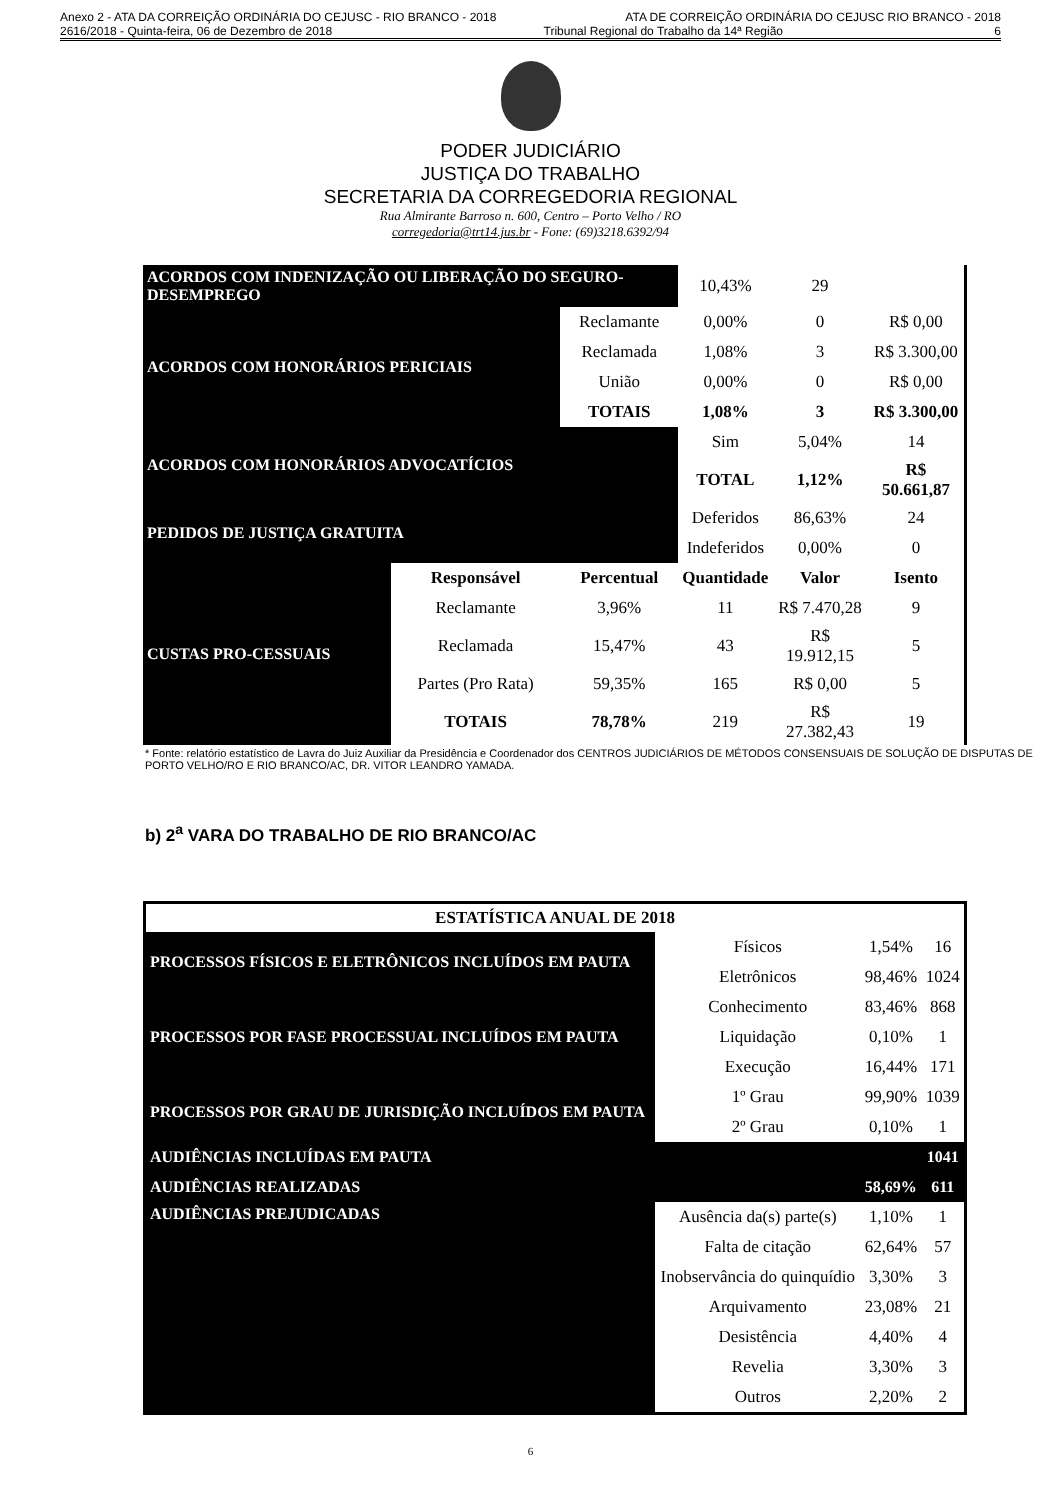Anexo 2 - ATA DA CORREIÇÃO ORDINÁRIA DO CEJUSC - RIO BRANCO - 2018 ATA DE CORREIÇÃO ORDINÁRIA DO CEJUSC RIO BRANCO - 2018
2616/2018 - Quinta-feira, 06 de Dezembro de 2018 Tribunal Regional do Trabalho da 14ª Região 6
PODER JUDICIÁRIO
JUSTIÇA DO TRABALHO
SECRETARIA DA CORREGEDORIA REGIONAL
Rua Almirante Barroso n. 600, Centro – Porto Velho / RO
corregedoria@trt14.jus.br - Fone: (69)3218.6392/94
| ACORDOS COM INDENIZAÇÃO OU LIBERAÇÃO DO SEGURO-DESEMPREGO | | | 10,43% | 29 | |
| ACORDOS COM HONORÁRIOS PERICIAIS | | Reclamante | 0,00% | 0 | R$ 0,00 |
| | | Reclamada | 1,08% | 3 | R$ 3.300,00 |
| | | União | 0,00% | 0 | R$ 0,00 |
| | | TOTAIS | 1,08% | 3 | R$ 3.300,00 |
| ACORDOS COM HONORÁRIOS ADVOCATÍCIOS | | | Sim | 5,04% | 14 |
| | | | TOTAL | 1,12% | R$ 50.661,87 |
| PEDIDOS DE JUSTIÇA GRATUITA | | | Deferidos | 86,63% | 24 |
| | | | Indeferidos | 0,00% | 0 |
| CUSTAS PRO-CESSUAIS | Responsável | Percentual | Quantidade | Valor | Isento |
| | Reclamante | 3,96% | 11 | R$ 7.470,28 | 9 |
| | Reclamada | 15,47% | 43 | R$ 19.912,15 | 5 |
| | Partes (Pro Rata) | 59,35% | 165 | R$ 0,00 | 5 |
| | TOTAIS | 78,78% | 219 | R$ 27.382,43 | 19 |
* Fonte: relatório estatístico de Lavra do Juiz Auxiliar da Presidência e Coordenador dos CENTROS JUDICIÁRIOS DE MÉTODOS CONSENSUAIS DE SOLUÇÃO DE DISPUTAS DE PORTO VELHO/RO E RIO BRANCO/AC, DR. VITOR LEANDRO YAMADA.
b) 2<sup>a</sup> VARA DO TRABALHO DE RIO BRANCO/AC
| ESTATÍSTICA ANUAL DE 2018 | | | |
| --- | --- | --- | --- |
| PROCESSOS FÍSICOS E ELETRÔNICOS INCLUÍDOS EM PAUTA | Físicos | 1,54% | 16 |
| | Eletrônicos | 98,46% | 1024 |
| PROCESSOS POR FASE PROCESSUAL INCLUÍDOS EM PAUTA | Conhecimento | 83,46% | 868 |
| | Liquidação | 0,10% | 1 |
| | Execução | 16,44% | 171 |
| PROCESSOS POR GRAU DE JURISDIÇÃO INCLUÍDOS EM PAUTA | 1º Grau | 99,90% | 1039 |
| | 2º Grau | 0,10% | 1 |
| AUDIÊNCIAS INCLUÍDAS EM PAUTA | | | 1041 |
| AUDIÊNCIAS REALIZADAS | | 58,69% | 611 |
| AUDIÊNCIAS PREJUDICADAS | Ausência da(s) parte(s) | 1,10% | 1 |
| | Falta de citação | 62,64% | 57 |
| | Inobservância do quinquídio | 3,30% | 3 |
| | Arquivamento | 23,08% | 21 |
| | Desistência | 4,40% | 4 |
| | Revelia | 3,30% | 3 |
| | Outros | 2,20% | 2 |
6